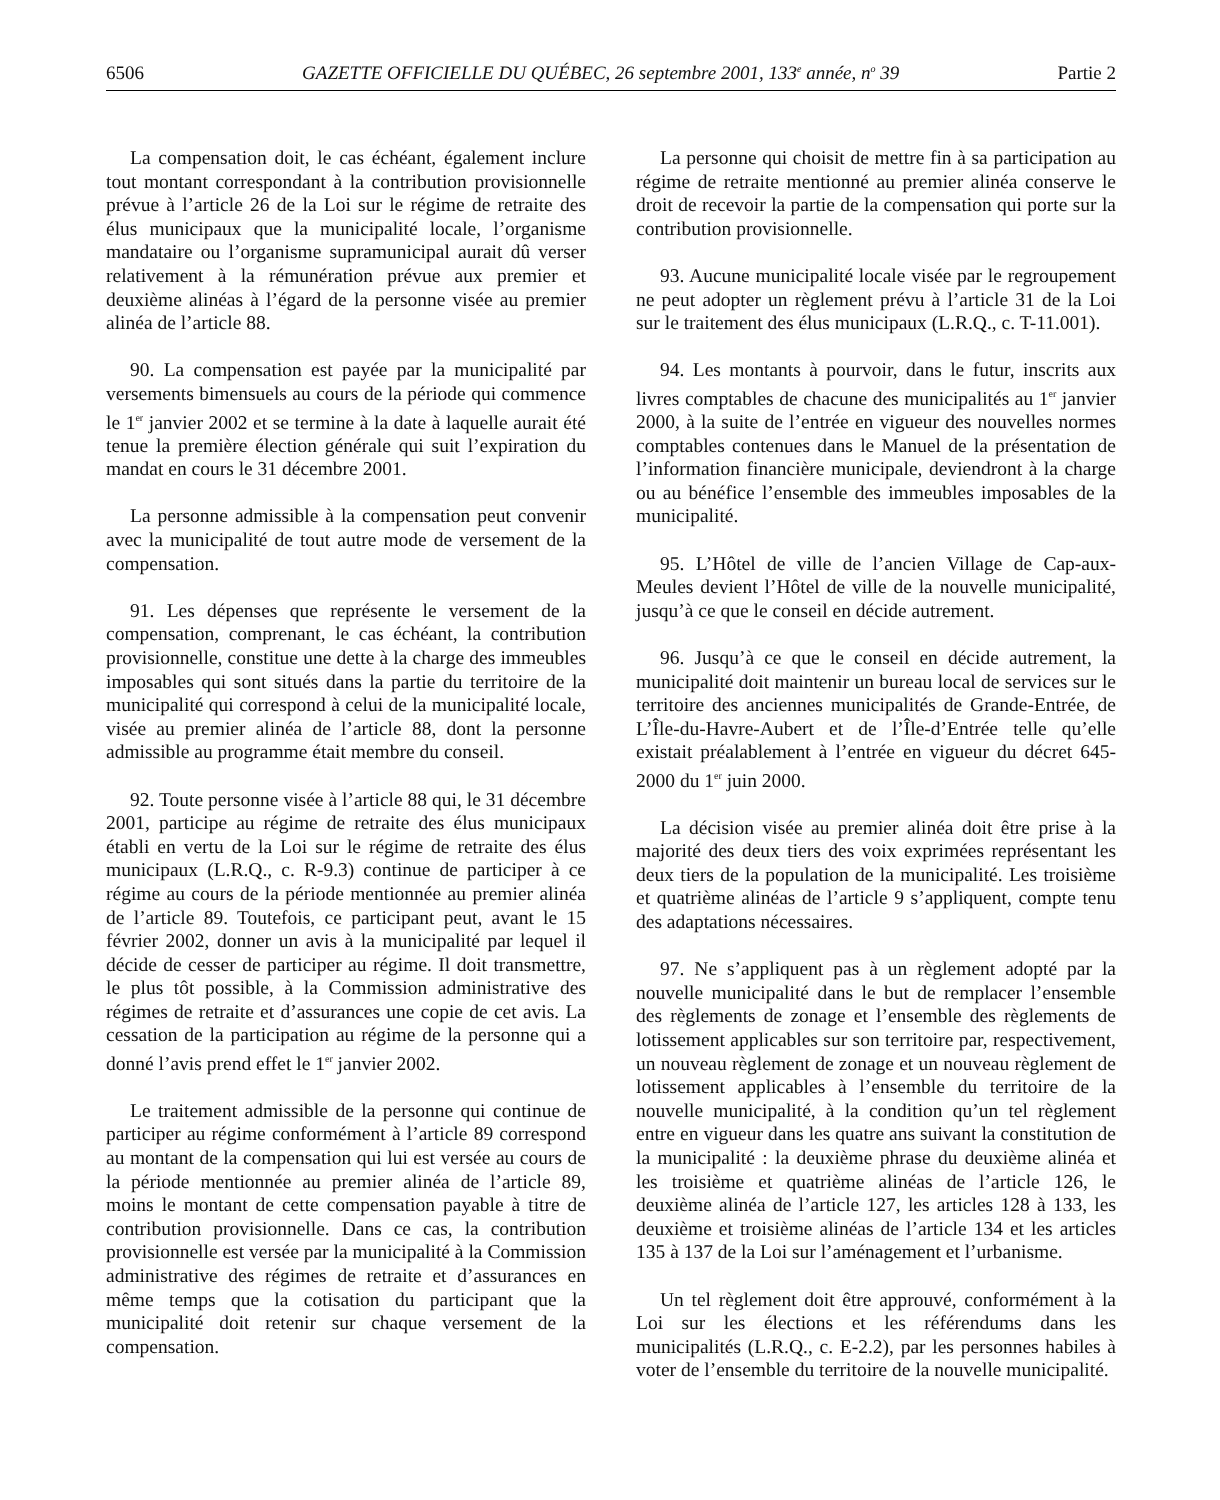6506 GAZETTE OFFICIELLE DU QUÉBEC, 26 septembre 2001, 133<sup>e</sup> année, n<sup>o</sup> 39 Partie 2
La compensation doit, le cas échéant, également inclure tout montant correspondant à la contribution provisionnelle prévue à l’article 26 de la Loi sur le régime de retraite des élus municipaux que la municipalité locale, l’organisme mandataire ou l’organisme supramunicipal aurait dû verser relativement à la rémunération prévue aux premier et deuxième alinéas à l’égard de la personne visée au premier alinéa de l’article 88.
90. La compensation est payée par la municipalité par versements bimensuels au cours de la période qui commence le 1<sup>er</sup> janvier 2002 et se termine à la date à laquelle aurait été tenue la première élection générale qui suit l’expiration du mandat en cours le 31 décembre 2001.
La personne admissible à la compensation peut convenir avec la municipalité de tout autre mode de versement de la compensation.
91. Les dépenses que représente le versement de la compensation, comprenant, le cas échéant, la contribution provisionnelle, constitue une dette à la charge des immeubles imposables qui sont situés dans la partie du territoire de la municipalité qui correspond à celui de la municipalité locale, visée au premier alinéa de l’article 88, dont la personne admissible au programme était membre du conseil.
92. Toute personne visée à l’article 88 qui, le 31 décembre 2001, participe au régime de retraite des élus municipaux établi en vertu de la Loi sur le régime de retraite des élus municipaux (L.R.Q., c. R-9.3) continue de participer à ce régime au cours de la période mentionnée au premier alinéa de l’article 89. Toutefois, ce participant peut, avant le 15 février 2002, donner un avis à la municipalité par lequel il décide de cesser de participer au régime. Il doit transmettre, le plus tôt possible, à la Commission administrative des régimes de retraite et d’assurances une copie de cet avis. La cessation de la participation au régime de la personne qui a donné l’avis prend effet le 1<sup>er</sup> janvier 2002.
Le traitement admissible de la personne qui continue de participer au régime conformément à l’article 89 correspond au montant de la compensation qui lui est versée au cours de la période mentionnée au premier alinéa de l’article 89, moins le montant de cette compensation payable à titre de contribution provisionnelle. Dans ce cas, la contribution provisionnelle est versée par la municipalité à la Commission administrative des régimes de retraite et d’assurances en même temps que la cotisation du participant que la municipalité doit retenir sur chaque versement de la compensation.
La personne qui choisit de mettre fin à sa participation au régime de retraite mentionné au premier alinéa conserve le droit de recevoir la partie de la compensation qui porte sur la contribution provisionnelle.
93. Aucune municipalité locale visée par le regroupement ne peut adopter un règlement prévu à l’article 31 de la Loi sur le traitement des élus municipaux (L.R.Q., c. T-11.001).
94. Les montants à pourvoir, dans le futur, inscrits aux livres comptables de chacune des municipalités au 1<sup>er</sup> janvier 2000, à la suite de l’entrée en vigueur des nouvelles normes comptables contenues dans le Manuel de la présentation de l’information financière municipale, deviendront à la charge ou au bénéfice l’ensemble des immeubles imposables de la municipalité.
95. L’Hôtel de ville de l’ancien Village de Cap-aux-Meules devient l’Hôtel de ville de la nouvelle municipalité, jusqu’à ce que le conseil en décide autrement.
96. Jusqu’à ce que le conseil en décide autrement, la municipalité doit maintenir un bureau local de services sur le territoire des anciennes municipalités de Grande-Entrée, de L’Île-du-Havre-Aubert et de l’Île-d’Entrée telle qu’elle existait préalablement à l’entrée en vigueur du décret 645-2000 du 1<sup>er</sup> juin 2000.
La décision visée au premier alinéa doit être prise à la majorité des deux tiers des voix exprimées représentant les deux tiers de la population de la municipalité. Les troisième et quatrième alinéas de l’article 9 s’appliquent, compte tenu des adaptations nécessaires.
97. Ne s’appliquent pas à un règlement adopté par la nouvelle municipalité dans le but de remplacer l’ensemble des règlements de zonage et l’ensemble des règlements de lotissement applicables sur son territoire par, respectivement, un nouveau règlement de zonage et un nouveau règlement de lotissement applicables à l’ensemble du territoire de la nouvelle municipalité, à la condition qu’un tel règlement entre en vigueur dans les quatre ans suivant la constitution de la municipalité : la deuxième phrase du deuxième alinéa et les troisième et quatrième alinéas de l’article 126, le deuxième alinéa de l’article 127, les articles 128 à 133, les deuxième et troisième alinéas de l’article 134 et les articles 135 à 137 de la Loi sur l’aménagement et l’urbanisme.
Un tel règlement doit être approuvé, conformément à la Loi sur les élections et les référendums dans les municipalités (L.R.Q., c. E-2.2), par les personnes habiles à voter de l’ensemble du territoire de la nouvelle municipalité.